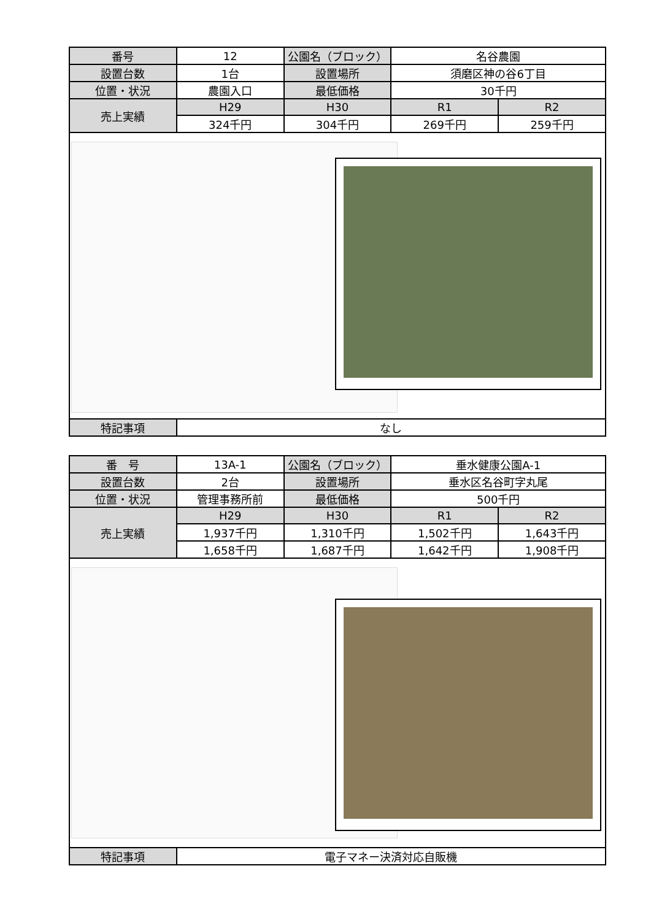| 番号 | 12 | 公園名（ブロック） | 名谷農園 | |
| 設置台数 | 1台 | 設置場所 | 須磨区神の谷6丁目 | |
| 位置・状況 | 農園入口 | 最低価格 | 30千円 | |
| 売上実績 | H29 | H30 | R1 | R2 |
| | 324千円 | 304千円 | 269千円 | 259千円 |
| 特記事項 | なし | | | |
| 番 号 | 13A-1 | 公園名（ブロック） | 垂水健康公園A-1 | |
| 設置台数 | 2台 | 設置場所 | 垂水区名谷町字丸尾 | |
| 位置・状況 | 管理事務所前 | 最低価格 | 500千円 | |
| 売上実績 | H29 | H30 | R1 | R2 |
| | 1,937千円 | 1,310千円 | 1,502千円 | 1,643千円 |
| | 1,658千円 | 1,687千円 | 1,642千円 | 1,908千円 |
| 特記事項 | 電子マネー決済対応自販機 | | | |